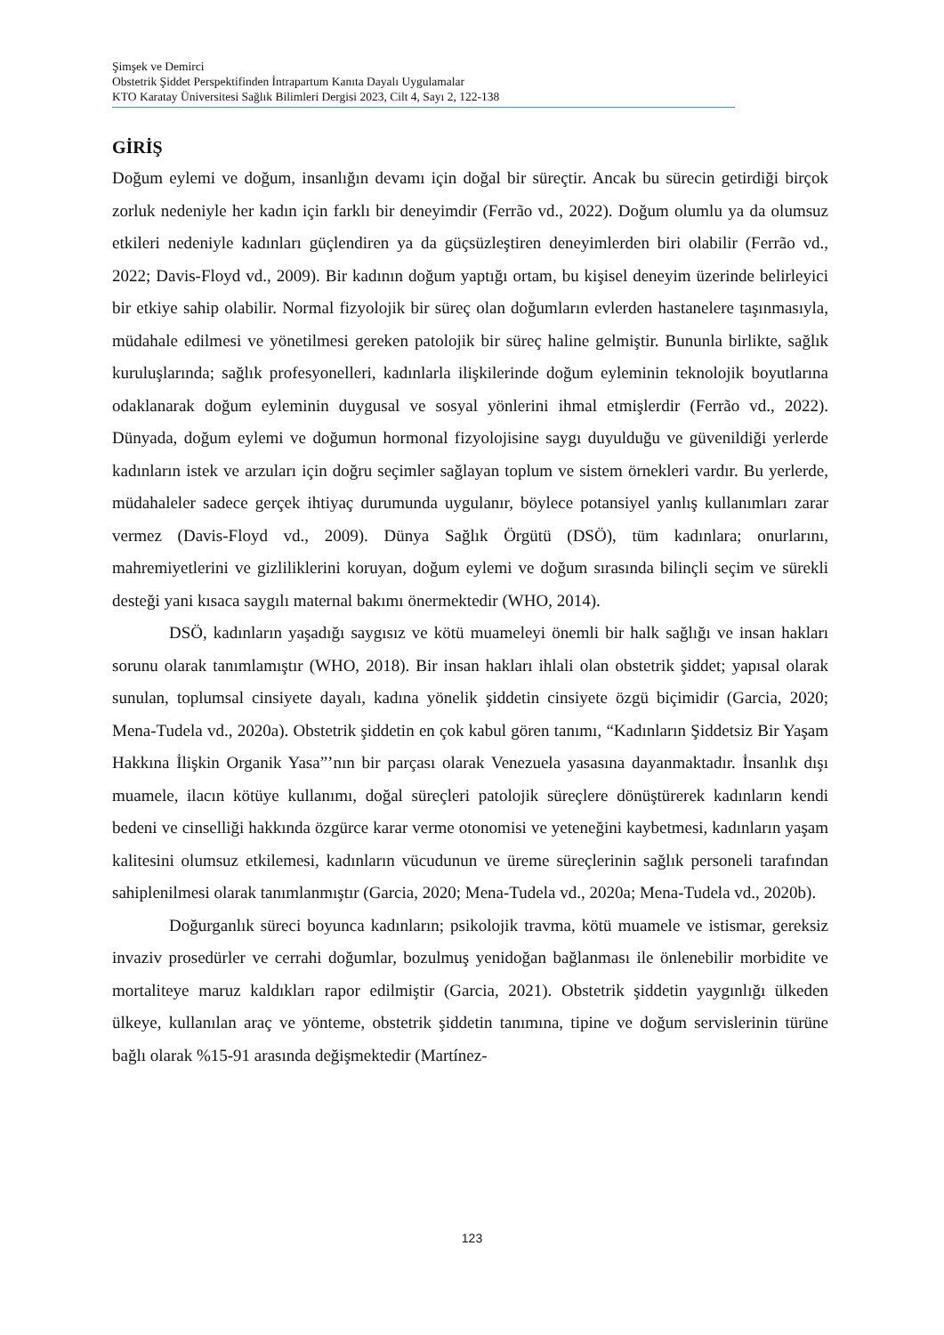Şimşek ve Demirci
Obstetrik Şiddet Perspektifinden İntrapartum Kanıta Dayalı Uygulamalar
KTO Karatay Üniversitesi Sağlık Bilimleri Dergisi 2023, Cilt 4, Sayı 2, 122-138
GİRİŞ
Doğum eylemi ve doğum, insanlığın devamı için doğal bir süreçtir. Ancak bu sürecin getirdiği birçok zorluk nedeniyle her kadın için farklı bir deneyimdir (Ferrão vd., 2022). Doğum olumlu ya da olumsuz etkileri nedeniyle kadınları güçlendiren ya da güçsüzleştiren deneyimlerden biri olabilir (Ferrão vd., 2022; Davis-Floyd vd., 2009). Bir kadının doğum yaptığı ortam, bu kişisel deneyim üzerinde belirleyici bir etkiye sahip olabilir. Normal fizyolojik bir süreç olan doğumların evlerden hastanelere taşınmasıyla, müdahale edilmesi ve yönetilmesi gereken patolojik bir süreç haline gelmiştir. Bununla birlikte, sağlık kuruluşlarında; sağlık profesyonelleri, kadınlarla ilişkilerinde doğum eyleminin teknolojik boyutlarına odaklanarak doğum eyleminin duygusal ve sosyal yönlerini ihmal etmişlerdir (Ferrão vd., 2022). Dünyada, doğum eylemi ve doğumun hormonal fizyolojisine saygı duyulduğu ve güvenildiği yerlerde kadınların istek ve arzuları için doğru seçimler sağlayan toplum ve sistem örnekleri vardır. Bu yerlerde, müdahaleler sadece gerçek ihtiyaç durumunda uygulanır, böylece potansiyel yanlış kullanımları zarar vermez (Davis-Floyd vd., 2009). Dünya Sağlık Örgütü (DSÖ), tüm kadınlara; onurlarını, mahremiyetlerini ve gizliliklerini koruyan, doğum eylemi ve doğum sırasında bilinçli seçim ve sürekli desteği yani kısaca saygılı maternal bakımı önermektedir (WHO, 2014).
DSÖ, kadınların yaşadığı saygısız ve kötü muameleyi önemli bir halk sağlığı ve insan hakları sorunu olarak tanımlamıştır (WHO, 2018). Bir insan hakları ihlali olan obstetrik şiddet; yapısal olarak sunulan, toplumsal cinsiyete dayalı, kadına yönelik şiddetin cinsiyete özgü biçimidir (Garcia, 2020; Mena-Tudela vd., 2020a). Obstetrik şiddetin en çok kabul gören tanımı, “Kadınların Şiddetsiz Bir Yaşam Hakkına İlişkin Organik Yasa”’nın bir parçası olarak Venezuela yasasına dayanmaktadır. İnsanlık dışı muamele, ilacın kötüye kullanımı, doğal süreçleri patolojik süreçlere dönüştürerek kadınların kendi bedeni ve cinselliği hakkında özgürce karar verme otonomisi ve yeteneğini kaybetmesi, kadınların yaşam kalitesini olumsuz etkilemesi, kadınların vücudunun ve üreme süreçlerinin sağlık personeli tarafından sahiplenilmesi olarak tanımlanmıştır (Garcia, 2020; Mena-Tudela vd., 2020a; Mena-Tudela vd., 2020b).
Doğurganlık süreci boyunca kadınların; psikolojik travma, kötü muamele ve istismar, gereksiz invaziv prosedürler ve cerrahi doğumlar, bozulmuş yenidoğan bağlanması ile önlenebilir morbidite ve mortaliteye maruz kaldıkları rapor edilmiştir (Garcia, 2021). Obstetrik şiddetin yaygınlığı ülkeden ülkeye, kullanılan araç ve yönteme, obstetrik şiddetin tanımına, tipine ve doğum servislerinin türüne bağlı olarak %15-91 arasında değişmektedir (Martínez-
123